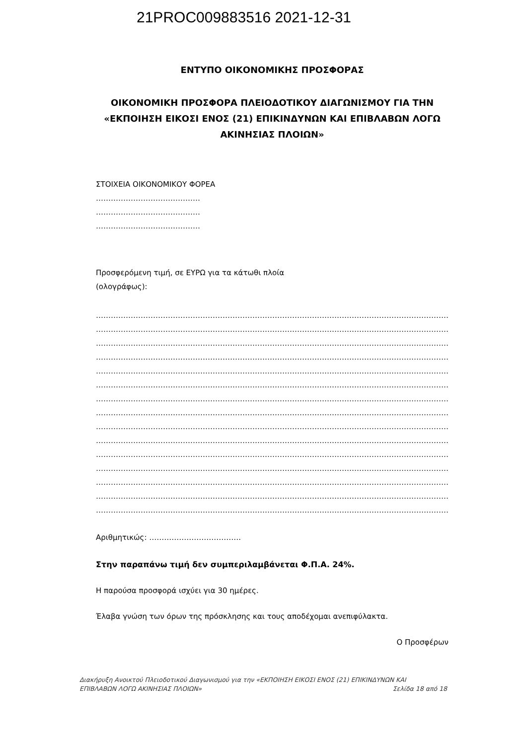21PROC009883516 2021-12-31
ΕΝΤΥΠΟ ΟΙΚΟΝΟΜΙΚΗΣ ΠΡΟΣΦΟΡΑΣ
ΟΙΚΟΝΟΜΙΚΗ ΠΡΟΣΦΟΡΑ ΠΛΕΙΟΔΟΤΙΚΟΥ ΔΙΑΓΩΝΙΣΜΟΥ ΓΙΑ ΤΗΝ «ΕΚΠΟΙΗΣΗ ΕΙΚΟΣΙ ΕΝΟΣ (21) ΕΠΙΚΙΝΔΥΝΩΝ ΚΑΙ ΕΠΙΒΛΑΒΩΝ ΛΟΓΩ ΑΚΙΝΗΣΙΑΣ ΠΛΟΙΩΝ»
ΣΤΟΙΧΕΙΑ ΟΙΚΟΝΟΜΙΚΟΥ ΦΟΡΕΑ
……………………………………
……………………………………
……………………………………
Προσφερόμενη τιμή, σε ΕΥΡΩ για τα κάτωθι πλοία
(ολογράφως):
……………………………………………………………………………………………………………………………………………
……………………………………………………………………………………………………………………………………………
……………………………………………………………………………………………………………………………………………
……………………………………………………………………………………………………………………………………………
……………………………………………………………………………………………………………………………………………
……………………………………………………………………………………………………………………………………………
……………………………………………………………………………………………………………………………………………
……………………………………………………………………………………………………………………………………………
……………………………………………………………………………………………………………………………………………
……………………………………………………………………………………………………………………………………………
……………………………………………………………………………………………………………………………………………
……………………………………………………………………………………………………………………………………………
……………………………………………………………………………………………………………………………………………
……………………………………………………………………………………………………………………………………………
……………………………………………………………………………………………………………………………………………
Αριθμητικώς: ……………………………….
Στην παραπάνω τιμή δεν συμπεριλαμβάνεται Φ.Π.Α. 24%.
Η παρούσα προσφορά ισχύει για 30 ημέρες.
Έλαβα γνώση των όρων της πρόσκλησης και τους αποδέχομαι ανεπιφύλακτα.
Ο Προσφέρων
Διακήρυξη Ανοικτού Πλειοδοτικού Διαγωνισμού για την «ΕΚΠΟΙΗΣΗ ΕΙΚΟΣΙ ΕΝΟΣ (21) ΕΠΙΚΙΝΔΥΝΩΝ ΚΑΙ
ΕΠΙΒΛΑΒΩΝ ΛΟΓΩ ΑΚΙΝΗΣΙΑΣ ΠΛΟΙΩΝ» Σελίδα 18 από 18